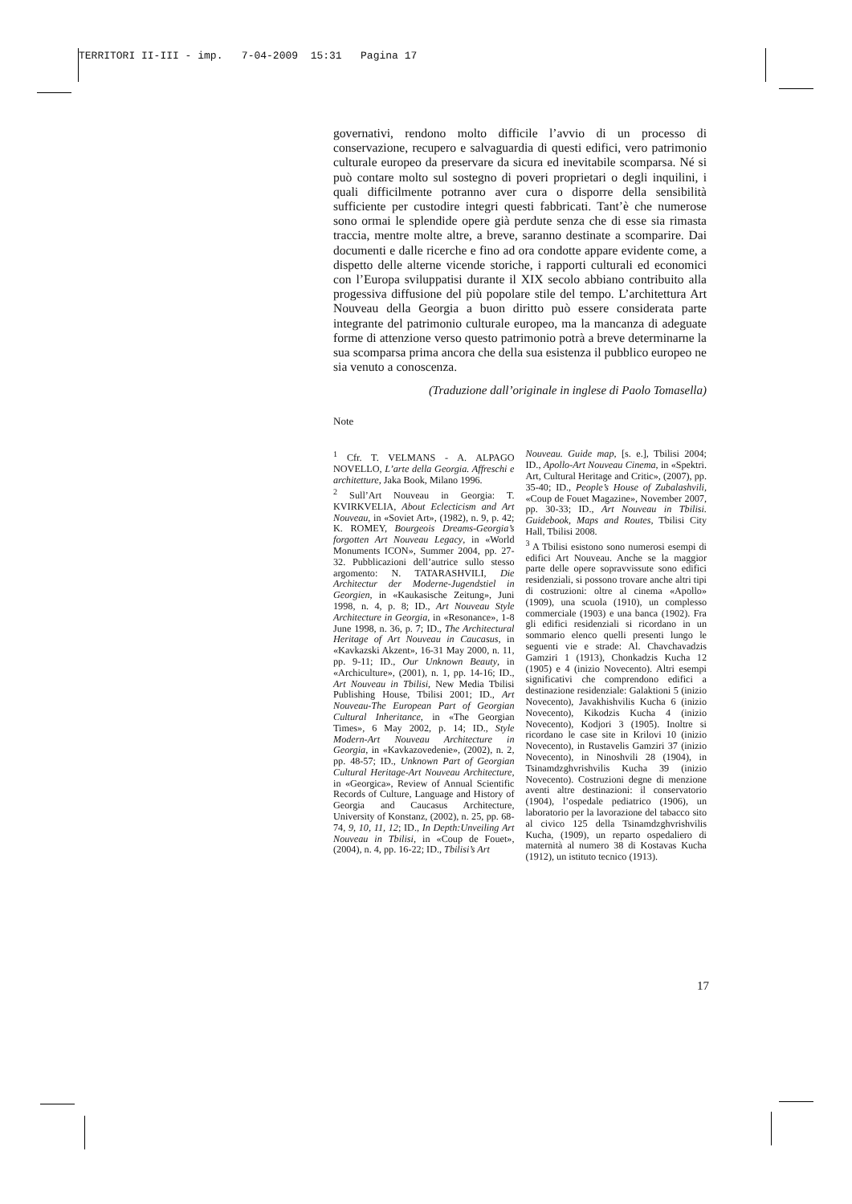TERRITORI II-III - imp. 7-04-2009 15:31 Pagina 17
governativi, rendono molto difficile l’avvio di un processo di conservazione, recupero e salvaguardia di questi edifici, vero patrimonio culturale europeo da preservare da sicura ed inevitabile scomparsa. Né si può contare molto sul sostegno di poveri proprietari o degli inquilini, i quali difficilmente potranno aver cura o disporre della sensibilità sufficiente per custodire integri questi fabbricati. Tant’è che numerose sono ormai le splendide opere già perdute senza che di esse sia rimasta traccia, mentre molte altre, a breve, saranno destinate a scomparire. Dai documenti e dalle ricerche e fino ad ora condotte appare evidente come, a dispetto delle alterne vicende storiche, i rapporti culturali ed economici con l’Europa sviluppatisi durante il XIX secolo abbiano contribuito alla progessiva diffusione del più popolare stile del tempo. L’architettura Art Nouveau della Georgia a buon diritto può essere considerata parte integrante del patrimonio culturale europeo, ma la mancanza di adeguate forme di attenzione verso questo patrimonio potrà a breve determinarne la sua scomparsa prima ancora che della sua esistenza il pubblico europeo ne sia venuto a conoscenza.
(Traduzione dall’originale in inglese di Paolo Tomasella)
Note
<sup>1</sup> Cfr. T. VELMANS - A. ALPAGO NOVELLO, L’arte della Georgia. Affreschi e architetture, Jaka Book, Milano 1996.
<sup>2</sup> Sull’Art Nouveau in Georgia: T. KVIRKVELIA, About Eclecticism and Art Nouveau, in «Soviet Art», (1982), n. 9, p. 42; K. ROMEY, Bourgeois Dreams-Georgia’s forgotten Art Nouveau Legacy, in «World Monuments ICON», Summer 2004, pp. 27-32. Pubblicazioni dell’autrice sullo stesso argomento: N. TATARASHVILI, Die Architectur der Moderne-Jugendstiel in Georgien, in «Kaukasische Zeitung», Juni 1998, n. 4, p. 8; ID., Art Nouveau Style Architecture in Georgia, in «Resonance», 1-8 June 1998, n. 36, p. 7; ID., The Architectural Heritage of Art Nouveau in Caucasus, in «Kavkazski Akzent», 16-31 May 2000, n. 11, pp. 9-11; ID., Our Unknown Beauty, in «Archiculture», (2001), n. 1, pp. 14-16; ID., Art Nouveau in Tbilisi, New Media Tbilisi Publishing House, Tbilisi 2001; ID., Art Nouveau-The European Part of Georgian Cultural Inheritance, in «The Georgian Times», 6 May 2002, p. 14; ID., Style Modern-Art Nouveau Architecture in Georgia, in «Kavkazovedenie», (2002), n. 2, pp. 48-57; ID., Unknown Part of Georgian Cultural Heritage-Art Nouveau Architecture, in «Georgica», Review of Annual Scientific Records of Culture, Language and History of Georgia and Caucasus Architecture, University of Konstanz, (2002), n. 25, pp. 68-74, 9, 10, 11, 12; ID., In Depth:Unveiling Art Nouveau in Tbilisi, in «Coup de Fouet», (2004), n. 4, pp. 16-22; ID., Tbilisi’s Art
Nouveau. Guide map, [s. e.], Tbilisi 2004; ID., Apollo-Art Nouveau Cinema, in «Spektri. Art, Cultural Heritage and Critic», (2007), pp. 35-40; ID., People’s House of Zubalashvili, «Coup de Fouet Magazine», November 2007, pp. 30-33; ID., Art Nouveau in Tbilisi. Guidebook, Maps and Routes, Tbilisi City Hall, Tbilisi 2008.
<sup>3</sup> A Tbilisi esistono sono numerosi esempi di edifici Art Nouveau. Anche se la maggior parte delle opere sopravvissute sono edifici residenziali, si possono trovare anche altri tipi di costruzioni: oltre al cinema «Apollo» (1909), una scuola (1910), un complesso commerciale (1903) e una banca (1902). Fra gli edifici residenziali si ricordano in un sommario elenco quelli presenti lungo le seguenti vie e strade: Al. Chavchavadzis Gamziri 1 (1913), Chonkadzis Kucha 12 (1905) e 4 (inizio Novecento). Altri esempi significativi che comprendono edifici a destinazione residenziale: Galaktioni 5 (inizio Novecento), Javakhishvilis Kucha 6 (inizio Novecento), Kikodzis Kucha 4 (inizio Novecento), Kodjori 3 (1905). Inoltre si ricordano le case site in Krilovi 10 (inizio Novecento), in Rustavelis Gamziri 37 (inizio Novecento), in Ninoshvili 28 (1904), in Tsinamdzghvrishvilis Kucha 39 (inizio Novecento). Costruzioni degne di menzione aventi altre destinazioni: il conservatorio (1904), l’ospedale pediatrico (1906), un laboratorio per la lavorazione del tabacco sito al civico 125 della Tsinamdzghvrishvilis Kucha, (1909), un reparto ospedaliero di maternità al numero 38 di Kostavas Kucha (1912), un istituto tecnico (1913).
17